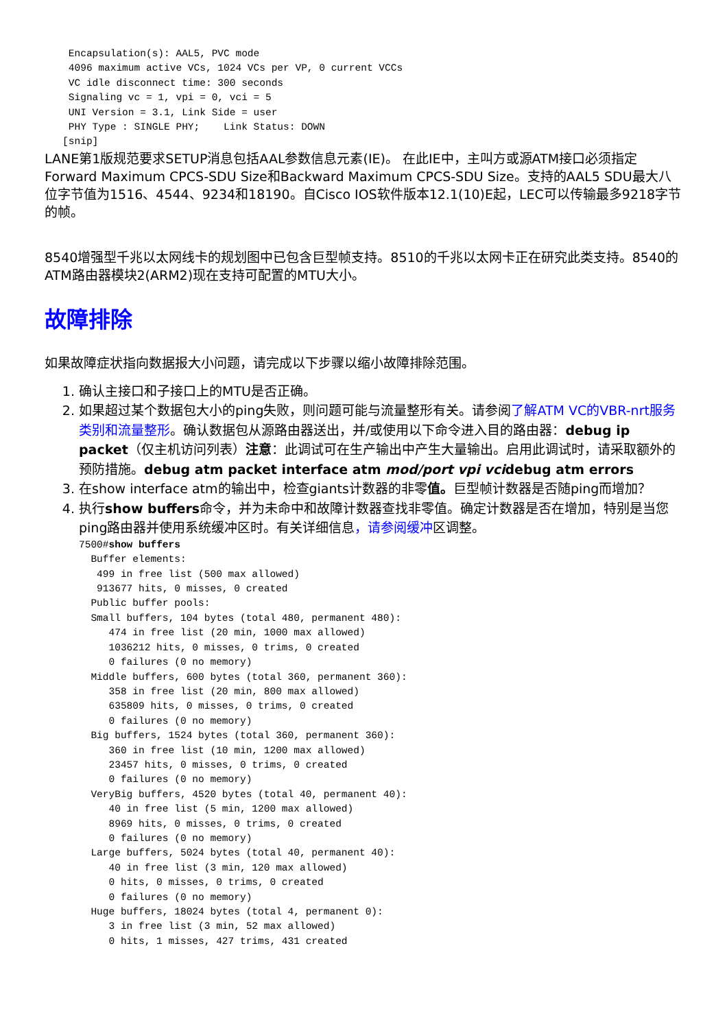Encapsulation(s): AAL5, PVC mode
    4096 maximum active VCs, 1024 VCs per VP, 0 current VCCs
    VC idle disconnect time: 300 seconds
    Signaling vc = 1, vpi = 0, vci = 5
    UNI Version = 3.1, Link Side = user
    PHY Type : SINGLE PHY;    Link Status: DOWN
   [snip]
LANE第1版规范要求SETUP消息包括AAL参数信息元素(IE)。 在此IE中，主叫方或源ATM接口必须指定Forward Maximum CPCS-SDU Size和Backward Maximum CPCS-SDU Size。支持的AAL5 SDU最大八位字节值为1516、4544、9234和18190。自Cisco IOS软件版本12.1(10)E起，LEC可以传输最多9218字节的帧。
8540增强型千兆以太网线卡的规划图中已包含巨型帧支持。8510的千兆以太网卡正在研究此类支持。8540的ATM路由器模块2(ARM2)现在支持可配置的MTU大小。
故障排除
如果故障症状指向数据报大小问题，请完成以下步骤以缩小故障排除范围。
1. 确认主接口和子接口上的MTU是否正确。
2. 如果超过某个数据包大小的ping失败，则问题可能与流量整形有关。请参阅了解ATM VC的VBR-nrt服务类别和流量整形。确认数据包从源路由器送出，并/或使用以下命令进入目的路由器：debug ip packet（仅主机访问列表）注意：此调试可在生产输出中产生大量输出。启用此调试时，请采取额外的预防措施。debug atm packet interface atm mod/port vpi vcidebug atm errors
3. 在show interface atm的输出中，检查giants计数器的非零值。巨型帧计数器是否随ping而增加？
4. 执行show buffers命令，并为未命中和故障计数器查找非零值。确定计数器是否在增加，特别是当您ping路由器并使用系统缓冲区时。有关详细信息，请参阅缓冲区调整。
7500#show buffers
  Buffer elements:
   499 in free list (500 max allowed)
   913677 hits, 0 misses, 0 created
  Public buffer pools:
  Small buffers, 104 bytes (total 480, permanent 480):
     474 in free list (20 min, 1000 max allowed)
     1036212 hits, 0 misses, 0 trims, 0 created
     0 failures (0 no memory)
  Middle buffers, 600 bytes (total 360, permanent 360):
     358 in free list (20 min, 800 max allowed)
     635809 hits, 0 misses, 0 trims, 0 created
     0 failures (0 no memory)
  Big buffers, 1524 bytes (total 360, permanent 360):
     360 in free list (10 min, 1200 max allowed)
     23457 hits, 0 misses, 0 trims, 0 created
     0 failures (0 no memory)
  VeryBig buffers, 4520 bytes (total 40, permanent 40):
     40 in free list (5 min, 1200 max allowed)
     8969 hits, 0 misses, 0 trims, 0 created
     0 failures (0 no memory)
  Large buffers, 5024 bytes (total 40, permanent 40):
     40 in free list (3 min, 120 max allowed)
     0 hits, 0 misses, 0 trims, 0 created
     0 failures (0 no memory)
  Huge buffers, 18024 bytes (total 4, permanent 0):
     3 in free list (3 min, 52 max allowed)
     0 hits, 1 misses, 427 trims, 431 created